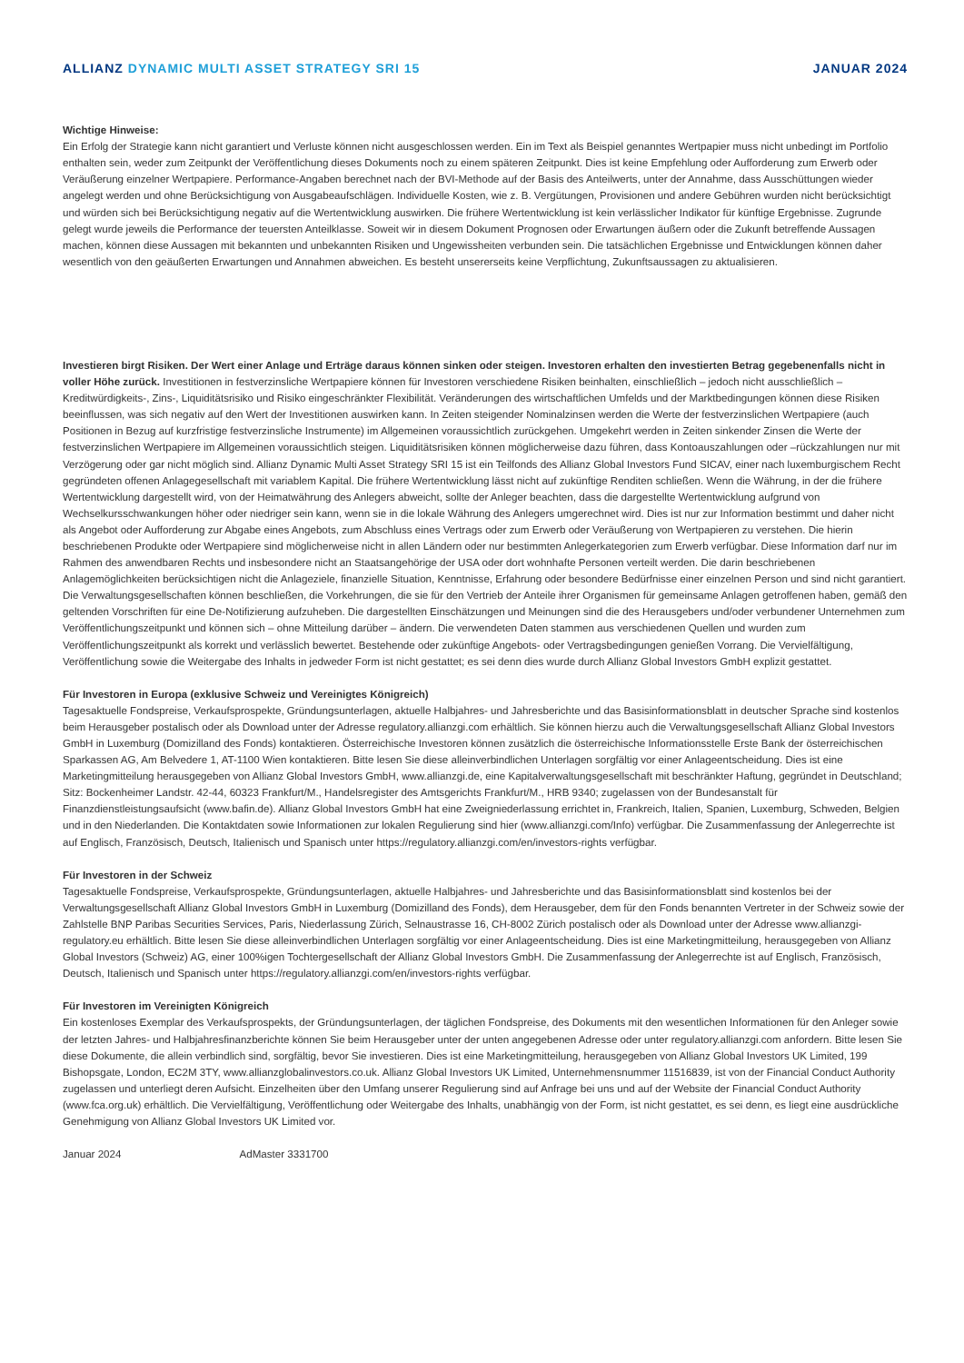ALLIANZ DYNAMIC MULTI ASSET STRATEGY SRI 15
JANUAR 2024
Wichtige Hinweise:
Ein Erfolg der Strategie kann nicht garantiert und Verluste können nicht ausgeschlossen werden. Ein im Text als Beispiel genanntes Wertpapier muss nicht unbedingt im Portfolio enthalten sein, weder zum Zeitpunkt der Veröffentlichung dieses Dokuments noch zu einem späteren Zeitpunkt. Dies ist keine Empfehlung oder Aufforderung zum Erwerb oder Veräußerung einzelner Wertpapiere. Performance-Angaben berechnet nach der BVI-Methode auf der Basis des Anteilwerts, unter der Annahme, dass Ausschüttungen wieder angelegt werden und ohne Berücksichtigung von Ausgabeaufschlägen. Individuelle Kosten, wie z. B. Vergütungen, Provisionen und andere Gebühren wurden nicht berücksichtigt und würden sich bei Berücksichtigung negativ auf die Wertentwicklung auswirken. Die frühere Wertentwicklung ist kein verlässlicher Indikator für künftige Ergebnisse. Zugrunde gelegt wurde jeweils die Performance der teuersten Anteilklasse. Soweit wir in diesem Dokument Prognosen oder Erwartungen äußern oder die Zukunft betreffende Aussagen machen, können diese Aussagen mit bekannten und unbekannten Risiken und Ungewissheiten verbunden sein. Die tatsächlichen Ergebnisse und Entwicklungen können daher wesentlich von den geäußerten Erwartungen und Annahmen abweichen. Es besteht unsererseits keine Verpflichtung, Zukunftsaussagen zu aktualisieren.
Investieren birgt Risiken. Der Wert einer Anlage und Erträge daraus können sinken oder steigen. Investoren erhalten den investierten Betrag gegebenenfalls nicht in voller Höhe zurück. Investitionen in festverzinsliche Wertpapiere können für Investoren verschiedene Risiken beinhalten, einschließlich – jedoch nicht ausschließlich – Kreditwürdigkeits-, Zins-, Liquiditätsrisiko und Risiko eingeschränkter Flexibilität. Veränderungen des wirtschaftlichen Umfelds und der Marktbedingungen können diese Risiken beeinflussen, was sich negativ auf den Wert der Investitionen auswirken kann. In Zeiten steigender Nominalzinsen werden die Werte der festverzinslichen Wertpapiere (auch Positionen in Bezug auf kurzfristige festverzinsliche Instrumente) im Allgemeinen voraussichtlich zurückgehen. Umgekehrt werden in Zeiten sinkender Zinsen die Werte der festverzinslichen Wertpapiere im Allgemeinen voraussichtlich steigen. Liquiditätsrisiken können möglicherweise dazu führen, dass Kontoauszahlungen oder –rückzahlungen nur mit Verzögerung oder gar nicht möglich sind. Allianz Dynamic Multi Asset Strategy SRI 15 ist ein Teilfonds des Allianz Global Investors Fund SICAV, einer nach luxemburgischem Recht gegründeten offenen Anlagegesellschaft mit variablem Kapital. Die frühere Wertentwicklung lässt nicht auf zukünftige Renditen schließen. Wenn die Währung, in der die frühere Wertentwicklung dargestellt wird, von der Heimatwährung des Anlegers abweicht, sollte der Anleger beachten, dass die dargestellte Wertentwicklung aufgrund von Wechselkursschwankungen höher oder niedriger sein kann, wenn sie in die lokale Währung des Anlegers umgerechnet wird. Dies ist nur zur Information bestimmt und daher nicht als Angebot oder Aufforderung zur Abgabe eines Angebots, zum Abschluss eines Vertrags oder zum Erwerb oder Veräußerung von Wertpapieren zu verstehen. Die hierin beschriebenen Produkte oder Wertpapiere sind möglicherweise nicht in allen Ländern oder nur bestimmten Anlegerkategorien zum Erwerb verfügbar. Diese Information darf nur im Rahmen des anwendbaren Rechts und insbesondere nicht an Staatsangehörige der USA oder dort wohnhafte Personen verteilt werden. Die darin beschriebenen Anlagemöglichkeiten berücksichtigen nicht die Anlageziele, finanzielle Situation, Kenntnisse, Erfahrung oder besondere Bedürfnisse einer einzelnen Person und sind nicht garantiert. Die Verwaltungsgesellschaften können beschließen, die Vorkehrungen, die sie für den Vertrieb der Anteile ihrer Organismen für gemeinsame Anlagen getroffenen haben, gemäß den geltenden Vorschriften für eine De-Notifizierung aufzuheben. Die dargestellten Einschätzungen und Meinungen sind die des Herausgebers und/oder verbundener Unternehmen zum Veröffentlichungszeitpunkt und können sich – ohne Mitteilung darüber – ändern. Die verwendeten Daten stammen aus verschiedenen Quellen und wurden zum Veröffentlichungszeitpunkt als korrekt und verlässlich bewertet. Bestehende oder zukünftige Angebots- oder Vertragsbedingungen genießen Vorrang. Die Vervielfältigung, Veröffentlichung sowie die Weitergabe des Inhalts in jedweder Form ist nicht gestattet; es sei denn dies wurde durch Allianz Global Investors GmbH explizit gestattet.
Für Investoren in Europa (exklusive Schweiz und Vereinigtes Königreich)
Tagesaktuelle Fondspreise, Verkaufsprospekte, Gründungsunterlagen, aktuelle Halbjahres- und Jahresberichte und das Basisinformationsblatt in deutscher Sprache sind kostenlos beim Herausgeber postalisch oder als Download unter der Adresse regulatory.allianzgi.com erhältlich. Sie können hierzu auch die Verwaltungsgesellschaft Allianz Global Investors GmbH in Luxemburg (Domizilland des Fonds) kontaktieren. Österreichische Investoren können zusätzlich die österreichische Informationsstelle Erste Bank der österreichischen Sparkassen AG, Am Belvedere 1, AT-1100 Wien kontaktieren. Bitte lesen Sie diese alleinverbindlichen Unterlagen sorgfältig vor einer Anlageentscheidung. Dies ist eine Marketingmitteilung herausgegeben von Allianz Global Investors GmbH, www.allianzgi.de, eine Kapitalverwaltungsgesellschaft mit beschränkter Haftung, gegründet in Deutschland; Sitz: Bockenheimer Landstr. 42-44, 60323 Frankfurt/M., Handelsregister des Amtsgerichts Frankfurt/M., HRB 9340; zugelassen von der Bundesanstalt für Finanzdienstleistungsaufsicht (www.bafin.de). Allianz Global Investors GmbH hat eine Zweigniederlassung errichtet in, Frankreich, Italien, Spanien, Luxemburg, Schweden, Belgien und in den Niederlanden. Die Kontaktdaten sowie Informationen zur lokalen Regulierung sind hier (www.allianzgi.com/Info) verfügbar. Die Zusammenfassung der Anlegerrechte ist auf Englisch, Französisch, Deutsch, Italienisch und Spanisch unter https://regulatory.allianzgi.com/en/investors-rights verfügbar.
Für Investoren in der Schweiz
Tagesaktuelle Fondspreise, Verkaufsprospekte, Gründungsunterlagen, aktuelle Halbjahres- und Jahresberichte und das Basisinformationsblatt sind kostenlos bei der Verwaltungsgesellschaft Allianz Global Investors GmbH in Luxemburg (Domizilland des Fonds), dem Herausgeber, dem für den Fonds benannten Vertreter in der Schweiz sowie der Zahlstelle BNP Paribas Securities Services, Paris, Niederlassung Zürich, Selnaustrasse 16, CH-8002 Zürich postalisch oder als Download unter der Adresse www.allianzgi-regulatory.eu erhältlich. Bitte lesen Sie diese alleinverbindlichen Unterlagen sorgfältig vor einer Anlageentscheidung. Dies ist eine Marketingmitteilung, herausgegeben von Allianz Global Investors (Schweiz) AG, einer 100%igen Tochtergesellschaft der Allianz Global Investors GmbH. Die Zusammenfassung der Anlegerrechte ist auf Englisch, Französisch, Deutsch, Italienisch und Spanisch unter https://regulatory.allianzgi.com/en/investors-rights verfügbar.
Für Investoren im Vereinigten Königreich
Ein kostenloses Exemplar des Verkaufsprospekts, der Gründungsunterlagen, der täglichen Fondspreise, des Dokuments mit den wesentlichen Informationen für den Anleger sowie der letzten Jahres- und Halbjahresfinanzberichte können Sie beim Herausgeber unter der unten angegebenen Adresse oder unter regulatory.allianzgi.com anfordern. Bitte lesen Sie diese Dokumente, die allein verbindlich sind, sorgfältig, bevor Sie investieren. Dies ist eine Marketingmitteilung, herausgegeben von Allianz Global Investors UK Limited, 199 Bishopsgate, London, EC2M 3TY, www.allianzglobalinvestors.co.uk. Allianz Global Investors UK Limited, Unternehmensnummer 11516839, ist von der Financial Conduct Authority zugelassen und unterliegt deren Aufsicht. Einzelheiten über den Umfang unserer Regulierung sind auf Anfrage bei uns und auf der Website der Financial Conduct Authority (www.fca.org.uk) erhältlich. Die Vervielfältigung, Veröffentlichung oder Weitergabe des Inhalts, unabhängig von der Form, ist nicht gestattet, es sei denn, es liegt eine ausdrückliche Genehmigung von Allianz Global Investors UK Limited vor.
Januar 2024 AdMaster 3331700